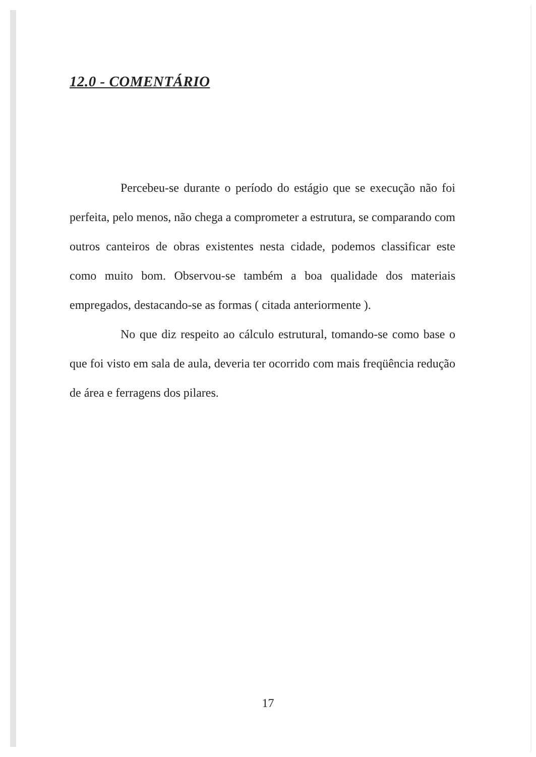12.0 - COMENTÁRIO
Percebeu-se durante o período do estágio que se execução não foi perfeita, pelo menos, não chega a comprometer a estrutura, se comparando com outros canteiros de obras existentes nesta cidade, podemos classificar este como muito bom. Observou-se também a boa qualidade dos materiais empregados, destacando-se as formas ( citada anteriormente ).
No que diz respeito ao cálculo estrutural, tomando-se como base o que foi visto em sala de aula, deveria ter ocorrido com mais freqüência redução de área e ferragens dos pilares.
17